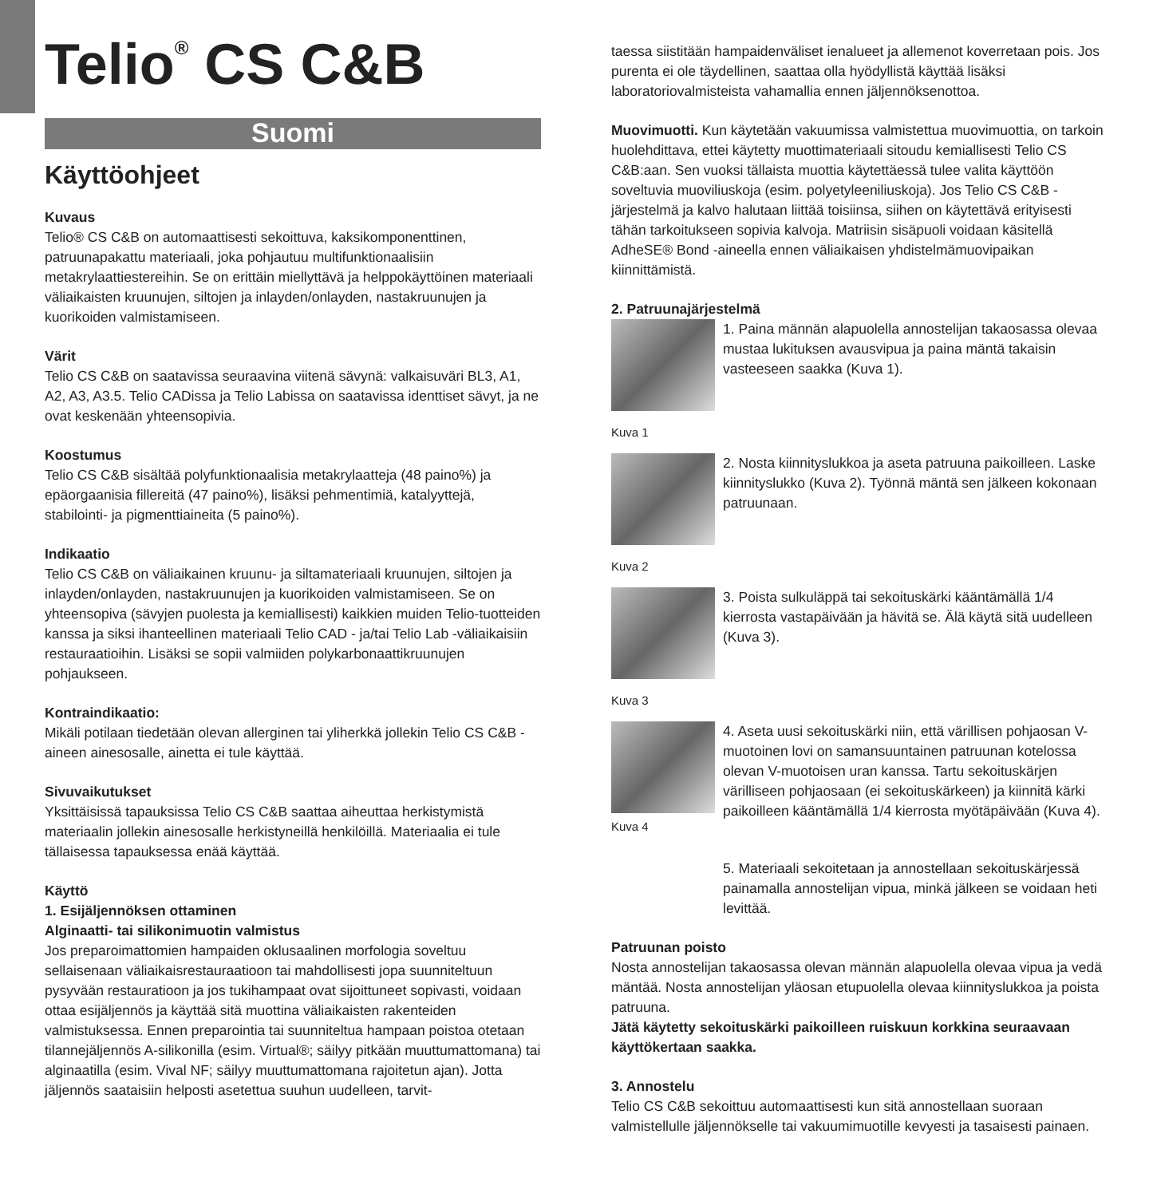Telio<sup>®</sup> CS C&B
Suomi
Käyttöohjeet
Kuvaus
Telio® CS C&B on automaattisesti sekoittuva, kaksikomponenttinen, patruunapakattu materiaali, joka pohjautuu multifunktionaalisiin metakrylaattiestereihin. Se on erittäin miellyttävä ja helppokäyttöinen materiaali väliaikaisten kruunujen, siltojen ja inlayden/onlayden, nastakruunujen ja kuorikoiden valmistamiseen.
Värit
Telio CS C&B on saatavissa seuraavina viitenä sävynä: valkaisuväri BL3, A1, A2, A3, A3.5. Telio CADissa ja Telio Labissa on saatavissa identtiset sävyt, ja ne ovat keskenään yhteensopivia.
Koostumus
Telio CS C&B sisältää polyfunktionaalisia metakrylaatteja (48 paino%) ja epäorgaanisia fillereitä (47 paino%), lisäksi pehmentimiä, katalyyttejä, stabilointi- ja pigmenttiaineita (5 paino%).
Indikaatio
Telio CS C&B on väliaikainen kruunu- ja siltamateriaali kruunujen, siltojen ja inlayden/onlayden, nastakruunujen ja kuorikoiden valmistamiseen. Se on yhteensopiva (sävyjen puolesta ja kemiallisesti) kaikkien muiden Telio-tuotteiden kanssa ja siksi ihanteellinen materiaali Telio CAD - ja/tai Telio Lab -väliaikaisiin restauraatioihin. Lisäksi se sopii valmiiden polykarbonaattikruunujen pohjaukseen.
Kontraindikaatio:
Mikäli potilaan tiedetään olevan allerginen tai yliherkkä jollekin Telio CS C&B -aineen ainesosalle, ainetta ei tule käyttää.
Sivuvaikutukset
Yksittäisissä tapauksissa Telio CS C&B saattaa aiheuttaa herkistymistä materiaalin jollekin ainesosalle herkistyneillä henkilöillä. Materiaalia ei tule tällaisessa tapauksessa enää käyttää.
Käyttö
1. Esijäljennöksen ottaminen
Alginaatti- tai silikonimuotin valmistus
Jos preparoimattomien hampaiden oklusaalinen morfologia soveltuu sellaisenaan väliaikaisrestauraatioon tai mahdollisesti jopa suunniteltuun pysyvään restauratioon ja jos tukihampaat ovat sijoittuneet sopivasti, voidaan ottaa esijäljennös ja käyttää sitä muottina väliaikaisten rakenteiden valmistuksessa. Ennen preparointia tai suunniteltua hampaan poistoa otetaan tilannejäljennös A-silikonilla (esim. Virtual®; säilyy pitkään muuttumattomana) tai alginaatilla (esim. Vival NF; säilyy muuttumattomana rajoitetun ajan). Jotta jäljennös saataisiin helposti asetettua suuhun uudelleen, tarvit-
taessa siistitään hampaidenväliset ienalueet ja allemenot koverretaan pois. Jos purenta ei ole täydellinen, saattaa olla hyödyllistä käyttää lisäksi laboratoriovalmisteista vahamallia ennen jäljennöksenottoa.
Muovimuotti. Kun käytetään vakuumissa valmistettua muovimuottia, on tarkoin huolehdittava, ettei käytetty muottimateriaali sitoudu kemiallisesti Telio CS C&B:aan. Sen vuoksi tällaista muottia käytettäessä tulee valita käyttöön soveltuvia muoviliuskoja (esim. polyetyleeniliuskoja). Jos Telio CS C&B -järjestelmä ja kalvo halutaan liittää toisiinsa, siihen on käytettävä erityisesti tähän tarkoitukseen sopivia kalvoja. Matriisin sisäpuoli voidaan käsitellä AdheSE® Bond -aineella ennen väliaikaisen yhdistelmämuovipaikan kiinnittämistä.
2. Patruunajärjestelmä
1. Paina männän alapuolella annostelijan takaosassa olevaa mustaa lukituksen avausvipua ja paina mäntä takaisin vasteeseen saakka (Kuva 1).
Kuva 1
2. Nosta kiinnityslukkoa ja aseta patruuna paikoilleen. Laske kiinnityslukko (Kuva 2). Työnnä mäntä sen jälkeen kokonaan patruunaan.
Kuva 2
3. Poista sulkuläppä tai sekoituskärki kääntämällä 1/4 kierrosta vastapäivään ja hävitä se. Älä käytä sitä uudelleen (Kuva 3).
Kuva 3
Kuva 4
4. Aseta uusi sekoituskärki niin, että värillisen pohjaosan V-muotoinen lovi on samansuuntainen patruunan kotelossa olevan V-muotoisen uran kanssa. Tartu sekoituskärjen värilliseen pohjaosaan (ei sekoituskärkeen) ja kiinnitä kärki paikoilleen kääntämällä 1/4 kierrosta myötäpäivään (Kuva 4).
5. Materiaali sekoitetaan ja annostellaan sekoituskärjessä painamalla annostelijan vipua, minkä jälkeen se voidaan heti levittää.
Patruunan poisto
Nosta annostelijan takaosassa olevan männän alapuolella olevaa vipua ja vedä mäntää. Nosta annostelijan yläosan etupuolella olevaa kiinnityslukkoa ja poista patruuna.
Jätä käytetty sekoituskärki paikoilleen ruiskuun korkkina seuraavaan käyttökertaan saakka.
3. Annostelu
Telio CS C&B sekoittuu automaattisesti kun sitä annostellaan suoraan valmistellulle jäljennökselle tai vakuumimuotille kevyesti ja tasaisesti painaen.